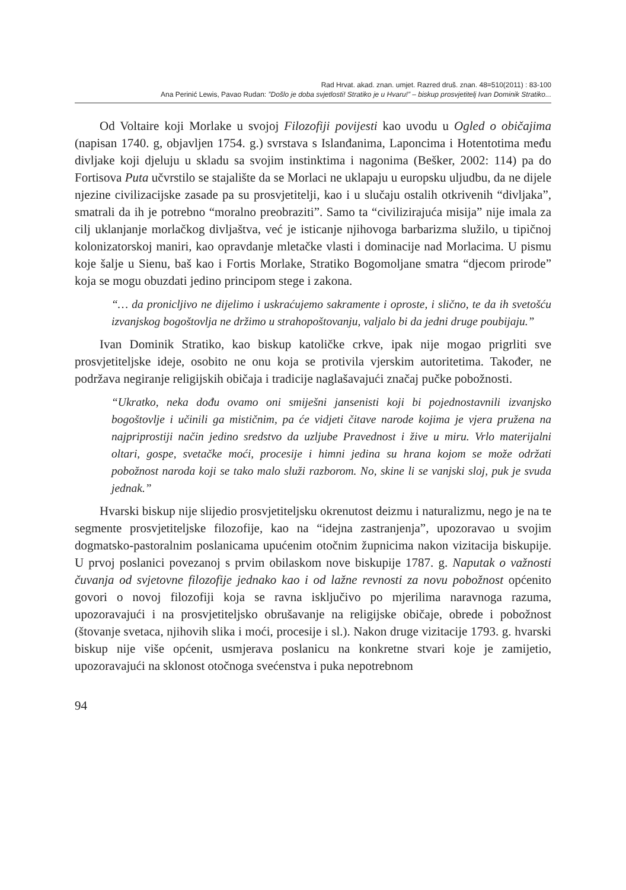Rad Hrvat. akad. znan. umjet. Razred druš. znan. 48=510(2011) : 83-100
Ana Perinić Lewis, Pavao Rudan: ”Došlo je doba svjetlosti! Stratiko je u Hvaru!” – biskup prosvjetitelj Ivan Dominik Stratiko...
Od Voltaire koji Morlake u svojoj Filozofiji povijesti kao uvodu u Ogled o običajima (napisan 1740. g, objavljen 1754. g.) svrstava s Islanđanima, Laponcima i Hotentotima među divljake koji djeluju u skladu sa svojim instinktima i nagonima (Bešker, 2002: 114) pa do Fortisova Puta učvrstilo se stajalište da se Morlaci ne uklapaju u europsku uljudbu, da ne dijele njezine civilizacijske zasade pa su prosvjetitelji, kao i u slučaju ostalih otkrivenih “divljaka”, smatrali da ih je potrebno “moralno preobraziti”. Samo ta “civilizirajuća misija” nije imala za cilj uklanjanje morlačkog divljaštva, već je isticanje njihovoga barbarizma služilo, u tipičnoj kolonizatorskoj maniri, kao opravdanje mletačke vlasti i dominacije nad Morlacima. U pismu koje šalje u Sienu, baš kao i Fortis Morlake, Stratiko Bogomoljane smatra “djecom prirode” koja se mogu obuzdati jedino principom stege i zakona.
“… da pronicljivo ne dijelimo i uskraćujemo sakramente i oproste, i slično, te da ih svetošću izvanjskog bogoštovlja ne držimo u strahopoštovanju, valjalo bi da jedni druge poubijaju.”
Ivan Dominik Stratiko, kao biskup katoličke crkve, ipak nije mogao prigrliti sve prosvjetiteljske ideje, osobito ne onu koja se protivila vjerskim autoritetima. Također, ne podržava negiranje religijskih običaja i tradicije naglašavajući značaj pučke pobožnosti.
“Ukratko, neka dođu ovamo oni smiješni jansenisti koji bi pojednostavnili izvanjsko bogoštovlje i učinili ga mističnim, pa će vidjeti čitave narode kojima je vjera pružena na najpriprostiji način jedino sredstvo da uzljube Pravednost i žive u miru. Vrlo materijalni oltari, gospe, svetačke moći, procesije i himni jedina su hrana kojom se može održati pobožnost naroda koji se tako malo služi razborom. No, skine li se vanjski sloj, puk je svuda jednak.”
Hvarski biskup nije slijedio prosvjetiteljsku okrenutost deizmu i naturalizmu, nego je na te segmente prosvjetiteljske filozofije, kao na “idejna zastranjenja”, upozoravao u svojim dogmatsko-pastoralnim poslanicama upućenim otočnim župnicima nakon vizitacija biskupije. U prvoj poslanici povezanoj s prvim obilaskom nove biskupije 1787. g. Naputak o važnosti čuvanja od svjetovne filozofije jednako kao i od lažne revnosti za novu pobožnost općenito govori o novoj filozofiji koja se ravna isključivo po mjerilima naravnoga razuma, upozoravajući i na prosvjetiteljsko obrušavanje na religijske običaje, obrede i pobožnost (štovanje svetaca, njihovih slika i moći, procesije i sl.). Nakon druge vizitacije 1793. g. hvarski biskup nije više općenit, usmjerava poslanicu na konkretne stvari koje je zamijetio, upozoravajući na sklonost otočnoga svećenstva i puka nepotrebnom
94